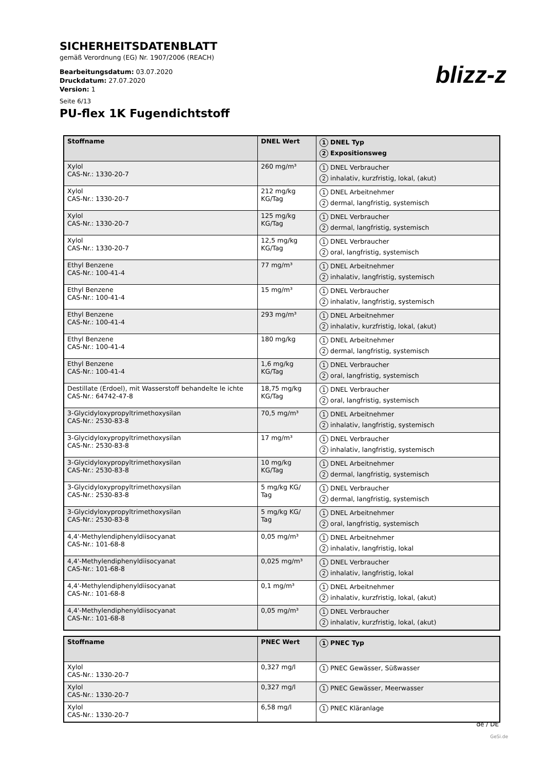SICHERHEITSDATENBLATT
gemäß Verordnung (EG) Nr. 1907/2006 (REACH)
Bearbeitungsdatum: 03.07.2020
Druckdatum: 27.07.2020
Version: 1
Seite 6/13
PU-flex 1K Fugendichtstoff
blizz-z
| Stoffname | DNEL Wert | 1 DNEL Typ 2 Expositionsweg |
| --- | --- | --- |
| Xylol CAS-Nr.: 1330-20-7 | 260 mg/m³ | 1 DNEL Verbraucher 2 inhalativ, kurzfristig, lokal, (akut) |
| Xylol CAS-Nr.: 1330-20-7 | 212 mg/kg KG/Tag | 1 DNEL Arbeitnehmer 2 dermal, langfristig, systemisch |
| Xylol CAS-Nr.: 1330-20-7 | 125 mg/kg KG/Tag | 1 DNEL Verbraucher 2 dermal, langfristig, systemisch |
| Xylol CAS-Nr.: 1330-20-7 | 12,5 mg/kg KG/Tag | 1 DNEL Verbraucher 2 oral, langfristig, systemisch |
| Ethyl Benzene CAS-Nr.: 100-41-4 | 77 mg/m³ | 1 DNEL Arbeitnehmer 2 inhalativ, langfristig, systemisch |
| Ethyl Benzene CAS-Nr.: 100-41-4 | 15 mg/m³ | 1 DNEL Verbraucher 2 inhalativ, langfristig, systemisch |
| Ethyl Benzene CAS-Nr.: 100-41-4 | 293 mg/m³ | 1 DNEL Arbeitnehmer 2 inhalativ, kurzfristig, lokal, (akut) |
| Ethyl Benzene CAS-Nr.: 100-41-4 | 180 mg/kg | 1 DNEL Arbeitnehmer 2 dermal, langfristig, systemisch |
| Ethyl Benzene CAS-Nr.: 100-41-4 | 1,6 mg/kg KG/Tag | 1 DNEL Verbraucher 2 oral, langfristig, systemisch |
| Destillate (Erdoel), mit Wasserstoff behandelte le ichte CAS-Nr.: 64742-47-8 | 18,75 mg/kg KG/Tag | 1 DNEL Verbraucher 2 oral, langfristig, systemisch |
| 3-Glycidyloxypropyltrimethoxysilan CAS-Nr.: 2530-83-8 | 70,5 mg/m³ | 1 DNEL Arbeitnehmer 2 inhalativ, langfristig, systemisch |
| 3-Glycidyloxypropyltrimethoxysilan CAS-Nr.: 2530-83-8 | 17 mg/m³ | 1 DNEL Verbraucher 2 inhalativ, langfristig, systemisch |
| 3-Glycidyloxypropyltrimethoxysilan CAS-Nr.: 2530-83-8 | 10 mg/kg KG/Tag | 1 DNEL Arbeitnehmer 2 dermal, langfristig, systemisch |
| 3-Glycidyloxypropyltrimethoxysilan CAS-Nr.: 2530-83-8 | 5 mg/kg KG/ Tag | 1 DNEL Verbraucher 2 dermal, langfristig, systemisch |
| 3-Glycidyloxypropyltrimethoxysilan CAS-Nr.: 2530-83-8 | 5 mg/kg KG/ Tag | 1 DNEL Arbeitnehmer 2 oral, langfristig, systemisch |
| 4,4'-Methylendiphenyldiisocyanat CAS-Nr.: 101-68-8 | 0,05 mg/m³ | 1 DNEL Arbeitnehmer 2 inhalativ, langfristig, lokal |
| 4,4'-Methylendiphenyldiisocyanat CAS-Nr.: 101-68-8 | 0,025 mg/m³ | 1 DNEL Verbraucher 2 inhalativ, langfristig, lokal |
| 4,4'-Methylendiphenyldiisocyanat CAS-Nr.: 101-68-8 | 0,1 mg/m³ | 1 DNEL Arbeitnehmer 2 inhalativ, kurzfristig, lokal, (akut) |
| 4,4'-Methylendiphenyldiisocyanat CAS-Nr.: 101-68-8 | 0,05 mg/m³ | 1 DNEL Verbraucher 2 inhalativ, kurzfristig, lokal, (akut) |
| Stoffname | PNEC Wert | 1 PNEC Typ |
| --- | --- | --- |
| Xylol CAS-Nr.: 1330-20-7 | 0,327 mg/l | 1 PNEC Gewässer, Süßwasser |
| Xylol CAS-Nr.: 1330-20-7 | 0,327 mg/l | 1 PNEC Gewässer, Meerwasser |
| Xylol CAS-Nr.: 1330-20-7 | 6,58 mg/l | 1 PNEC Kläranlage |
de / DE
GeSi.de